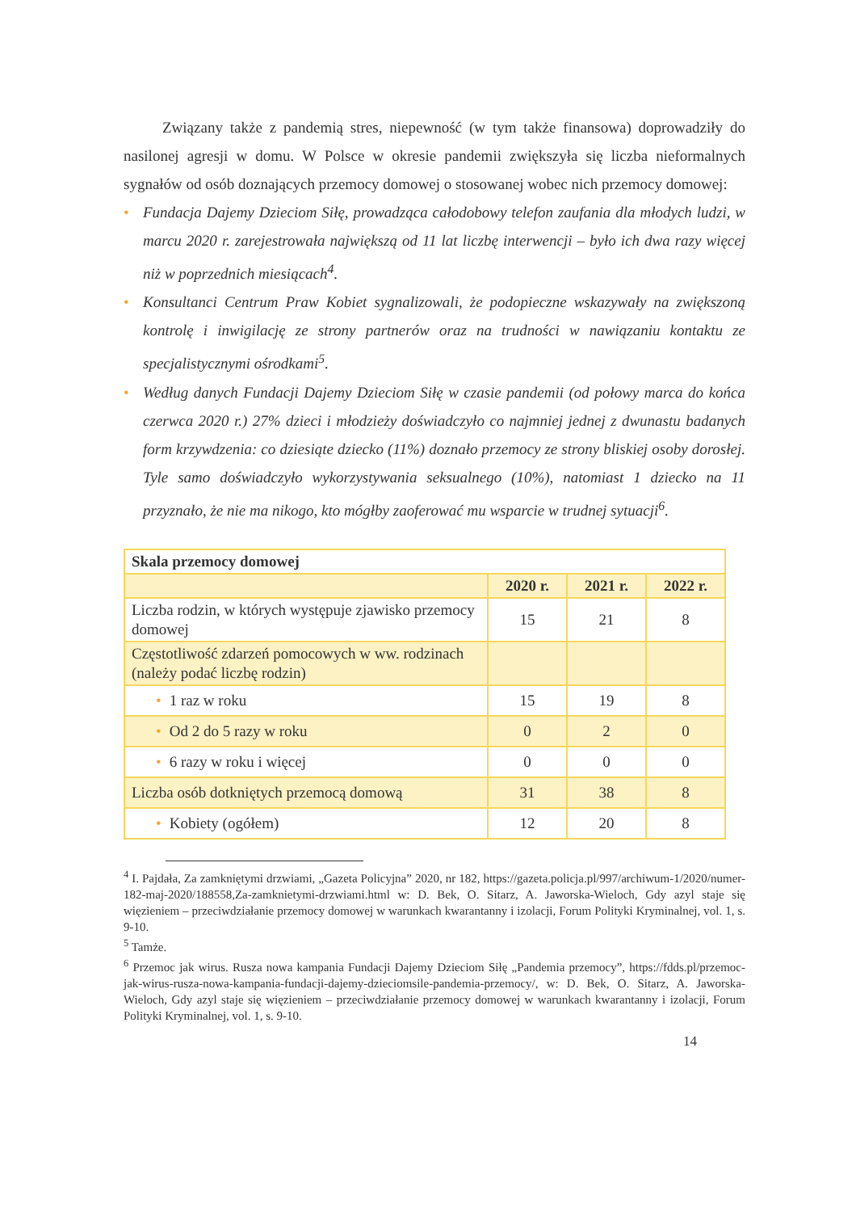Związany także z pandemią stres, niepewność (w tym także finansowa) doprowadziły do nasilonej agresji w domu. W Polsce w okresie pandemii zwiększyła się liczba nieformalnych sygnałów od osób doznających przemocy domowej o stosowanej wobec nich przemocy domowej:
• Fundacja Dajemy Dzieciom Siłę, prowadząca całodobowy telefon zaufania dla młodych ludzi, w marcu 2020 r. zarejestrowała największą od 11 lat liczbę interwencji – było ich dwa razy więcej niż w poprzednich miesiącach<sup>4</sup>.
• Konsultanci Centrum Praw Kobiet sygnalizowali, że podopieczne wskazywały na zwiększoną kontrolę i inwigilację ze strony partnerów oraz na trudności w nawiązaniu kontaktu ze specjalistycznymi ośrodkami<sup>5</sup>.
• Według danych Fundacji Dajemy Dzieciom Siłę w czasie pandemii (od połowy marca do końca czerwca 2020 r.) 27% dzieci i młodzieży doświadczyło co najmniej jednej z dwunastu badanych form krzywdzenia: co dziesiąte dziecko (11%) doznało przemocy ze strony bliskiej osoby dorosłej. Tyle samo doświadczyło wykorzystywania seksualnego (10%), natomiast 1 dziecko na 11 przyznało, że nie ma nikogo, kto mógłby zaoferować mu wsparcie w trudnej sytuacji<sup>6</sup>.
| Skala przemocy domowej | | | |
| --- | --- | --- | --- |
| | 2020 r. | 2021 r. | 2022 r. |
| Liczba rodzin, w których występuje zjawisko przemocy domowej | 15 | 21 | 8 |
| Częstotliwość zdarzeń pomocowych w ww. rodzinach (należy podać liczbę rodzin) | | | |
| • 1 raz w roku | 15 | 19 | 8 |
| • Od 2 do 5 razy w roku | 0 | 2 | 0 |
| • 6 razy w roku i więcej | 0 | 0 | 0 |
| Liczba osób dotkniętych przemocą domową | 31 | 38 | 8 |
| • Kobiety (ogółem) | 12 | 20 | 8 |
<sup>4</sup> I. Pajdała, Za zamkniętymi drzwiami, „Gazeta Policyjna” 2020, nr 182, https://gazeta.policja.pl/997/archiwum-1/2020/numer-182-maj-2020/188558,Za-zamknietymi-drzwiami.html w: D. Bek, O. Sitarz, A. Jaworska-Wieloch, Gdy azyl staje się więzieniem – przeciwdziałanie przemocy domowej w warunkach kwarantanny i izolacji, Forum Polityki Kryminalnej, vol. 1, s. 9-10.
<sup>5</sup> Tamże.
<sup>6</sup> Przemoc jak wirus. Rusza nowa kampania Fundacji Dajemy Dzieciom Siłę „Pandemia przemocy”, https://fdds.pl/przemoc-jak-wirus-rusza-nowa-kampania-fundacji-dajemy-dzieciomsile-pandemia-przemocy/, w: D. Bek, O. Sitarz, A. Jaworska-Wieloch, Gdy azyl staje się więzieniem – przeciwdziałanie przemocy domowej w warunkach kwarantanny i izolacji, Forum Polityki Kryminalnej, vol. 1, s. 9-10.
14